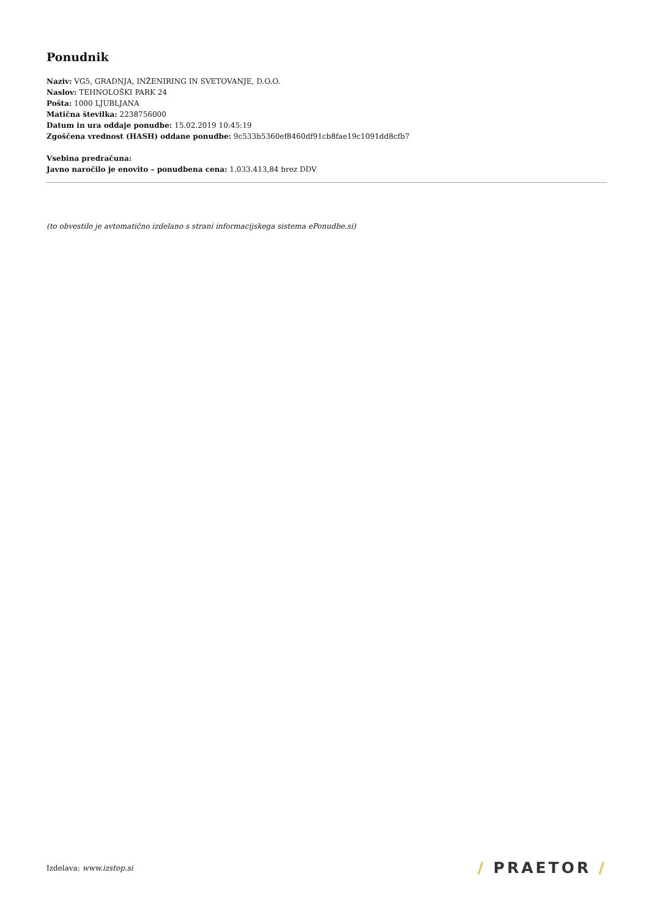Ponudnik
Naziv: VG5, GRADNJA, INŽENIRING IN SVETOVANJE, D.O.O.
Naslov: TEHNOLOŠKI PARK 24
Pošta: 1000 LJUBLJANA
Matična številka: 2238756000
Datum in ura oddaje ponudbe: 15.02.2019 10:45:19
Zgoščena vrednost (HASH) oddane ponudbe: 9c533b5360ef8460df91cb8fae19c1091dd8cfb7
Vsebina predračuna:
Javno naročilo je enovito – ponudbena cena: 1.033.413,84 brez DDV
(to obvestilo je avtomatično izdelano s strani informacijskega sistema ePonudbe.si)
Izdelava: www.izstop.si
/ PRAETOR /